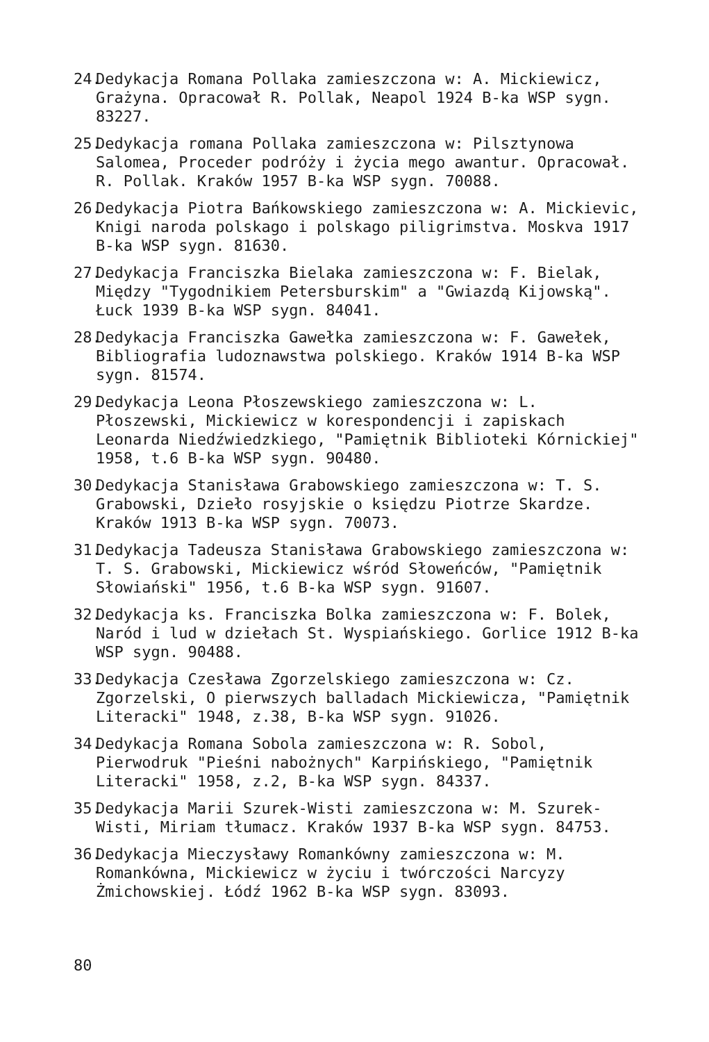24.
Dedykacja Romana Pollaka zamieszczona w: A. Mickiewicz, Grażyna. Opracował R. Pollak, Neapol 1924 B-ka WSP sygn. 83227.
25.
Dedykacja romana Pollaka zamieszczona w: Pilsztynowa Salomea, Proceder podróży i życia mego awantur. Opracował. R. Pollak. Kraków 1957 B-ka WSP sygn. 70088.
26.
Dedykacja Piotra Bańkowskiego zamieszczona w: A. Mickievic, Knigi naroda polskago i polskago piligrimstva. Moskva 1917 B-ka WSP sygn. 81630.
27.
Dedykacja Franciszka Bielaka zamieszczona w: F. Bielak, Między "Tygodnikiem Petersburskim" a "Gwiazdą Kijowską". Łuck 1939 B-ka WSP sygn. 84041.
28.
Dedykacja Franciszka Gawełka zamieszczona w: F. Gawełek, Bibliografia ludoznawstwa polskiego. Kraków 1914 B-ka WSP sygn. 81574.
29.
Dedykacja Leona Płoszewskiego zamieszczona w: L. Płoszewski, Mickiewicz w korespondencji i zapiskach Leonarda Niedźwiedzkiego, "Pamiętnik Biblioteki Kórnickiej" 1958, t.6 B-ka WSP sygn. 90480.
30.
Dedykacja Stanisława Grabowskiego zamieszczona w: T. S. Grabowski, Dzieło rosyjskie o księdzu Piotrze Skardze. Kraków 1913 B-ka WSP sygn. 70073.
31.
Dedykacja Tadeusza Stanisława Grabowskiego zamieszczona w: T. S. Grabowski, Mickiewicz wśród Słoweńców, "Pamiętnik Słowiański" 1956, t.6 B-ka WSP sygn. 91607.
32.
Dedykacja ks. Franciszka Bolka zamieszczona w: F. Bolek, Naród i lud w dziełach St. Wyspiańskiego. Gorlice 1912 B-ka WSP sygn. 90488.
33.
Dedykacja Czesława Zgorzelskiego zamieszczona w: Cz. Zgorzelski, O pierwszych balladach Mickiewicza, "Pamiętnik Literacki" 1948, z.38, B-ka WSP sygn. 91026.
34.
Dedykacja Romana Sobola zamieszczona w: R. Sobol, Pierwodruk "Pieśni nabożnych" Karpińskiego, "Pamiętnik Literacki" 1958, z.2, B-ka WSP sygn. 84337.
35.
Dedykacja Marii Szurek-Wisti zamieszczona w: M. Szurek-Wisti, Miriam tłumacz. Kraków 1937 B-ka WSP sygn. 84753.
36.
Dedykacja Mieczysławy Romankówny zamieszczona w: M. Romankówna, Mickiewicz w życiu i twórczości Narcyzy Żmichowskiej. Łódź 1962 B-ka WSP sygn. 83093.
80